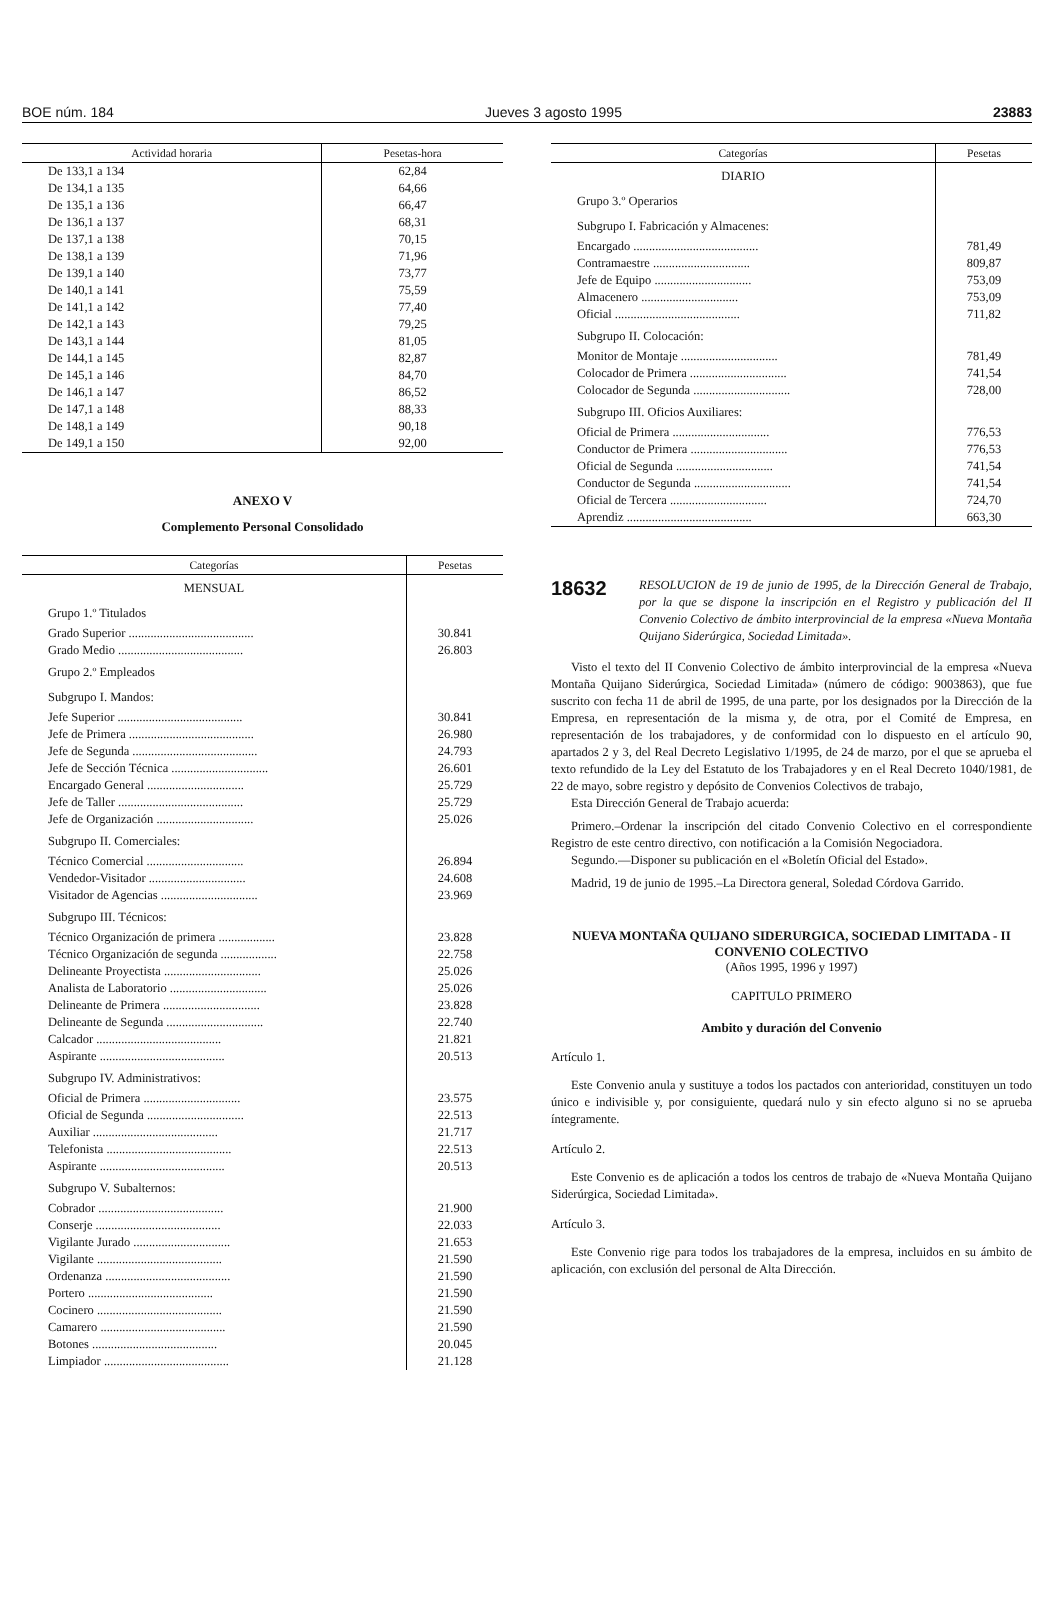BOE núm. 184 Jueves 3 agosto 1995 23883
| Actividad horaria | Pesetas-hora |
| --- | --- |
| De 133,1 a 134 | 62,84 |
| De 134,1 a 135 | 64,66 |
| De 135,1 a 136 | 66,47 |
| De 136,1 a 137 | 68,31 |
| De 137,1 a 138 | 70,15 |
| De 138,1 a 139 | 71,96 |
| De 139,1 a 140 | 73,77 |
| De 140,1 a 141 | 75,59 |
| De 141,1 a 142 | 77,40 |
| De 142,1 a 143 | 79,25 |
| De 143,1 a 144 | 81,05 |
| De 144,1 a 145 | 82,87 |
| De 145,1 a 146 | 84,70 |
| De 146,1 a 147 | 86,52 |
| De 147,1 a 148 | 88,33 |
| De 148,1 a 149 | 90,18 |
| De 149,1 a 150 | 92,00 |
ANEXO V
Complemento Personal Consolidado
| Categorías | Pesetas |
| --- | --- |
| MENSUAL | |
| Grupo 1.º Titulados | |
| Grado Superior ........................................ | 30.841 |
| Grado Medio ........................................ | 26.803 |
| Grupo 2.º Empleados | |
| Subgrupo I. Mandos: | |
| Jefe Superior ........................................ | 30.841 |
| Jefe de Primera ........................................ | 26.980 |
| Jefe de Segunda ........................................ | 24.793 |
| Jefe de Sección Técnica ............................... | 26.601 |
| Encargado General ............................... | 25.729 |
| Jefe de Taller ........................................ | 25.729 |
| Jefe de Organización ............................... | 25.026 |
| Subgrupo II. Comerciales: | |
| Técnico Comercial ............................... | 26.894 |
| Vendedor-Visitador ............................... | 24.608 |
| Visitador de Agencias ............................... | 23.969 |
| Subgrupo III. Técnicos: | |
| Técnico Organización de primera .................. | 23.828 |
| Técnico Organización de segunda .................. | 22.758 |
| Delineante Proyectista ............................... | 25.026 |
| Analista de Laboratorio ............................... | 25.026 |
| Delineante de Primera ............................... | 23.828 |
| Delineante de Segunda ............................... | 22.740 |
| Calcador ........................................ | 21.821 |
| Aspirante ........................................ | 20.513 |
| Subgrupo IV. Administrativos: | |
| Oficial de Primera ............................... | 23.575 |
| Oficial de Segunda ............................... | 22.513 |
| Auxiliar ........................................ | 21.717 |
| Telefonista ........................................ | 22.513 |
| Aspirante ........................................ | 20.513 |
| Subgrupo V. Subalternos: | |
| Cobrador ........................................ | 21.900 |
| Conserje ........................................ | 22.033 |
| Vigilante Jurado ............................... | 21.653 |
| Vigilante ........................................ | 21.590 |
| Ordenanza ........................................ | 21.590 |
| Portero ........................................ | 21.590 |
| Cocinero ........................................ | 21.590 |
| Camarero ........................................ | 21.590 |
| Botones ........................................ | 20.045 |
| Limpiador ........................................ | 21.128 |
| Categorías | Pesetas |
| --- | --- |
| DIARIO | |
| Grupo 3.º Operarios | |
| Subgrupo I. Fabricación y Almacenes: | |
| Encargado ........................................ | 781,49 |
| Contramaestre ............................... | 809,87 |
| Jefe de Equipo ............................... | 753,09 |
| Almacenero ............................... | 753,09 |
| Oficial ........................................ | 711,82 |
| Subgrupo II. Colocación: | |
| Monitor de Montaje ............................... | 781,49 |
| Colocador de Primera ............................... | 741,54 |
| Colocador de Segunda ............................... | 728,00 |
| Subgrupo III. Oficios Auxiliares: | |
| Oficial de Primera ............................... | 776,53 |
| Conductor de Primera ............................... | 776,53 |
| Oficial de Segunda ............................... | 741,54 |
| Conductor de Segunda ............................... | 741,54 |
| Oficial de Tercera ............................... | 724,70 |
| Aprendiz ........................................ | 663,30 |
18632
RESOLUCION de 19 de junio de 1995, de la Dirección General de Trabajo, por la que se dispone la inscripción en el Registro y publicación del II Convenio Colectivo de ámbito interprovincial de la empresa «Nueva Montaña Quijano Siderúrgica, Sociedad Limitada».
Visto el texto del II Convenio Colectivo de ámbito interprovincial de la empresa «Nueva Montaña Quijano Siderúrgica, Sociedad Limitada» (número de código: 9003863), que fue suscrito con fecha 11 de abril de 1995, de una parte, por los designados por la Dirección de la Empresa, en representación de la misma y, de otra, por el Comité de Empresa, en representación de los trabajadores, y de conformidad con lo dispuesto en el artículo 90, apartados 2 y 3, del Real Decreto Legislativo 1/1995, de 24 de marzo, por el que se aprueba el texto refundido de la Ley del Estatuto de los Trabajadores y en el Real Decreto 1040/1981, de 22 de mayo, sobre registro y depósito de Convenios Colectivos de trabajo,
Esta Dirección General de Trabajo acuerda:
Primero.–Ordenar la inscripción del citado Convenio Colectivo en el correspondiente Registro de este centro directivo, con notificación a la Comisión Negociadora.
Segundo.—Disponer su publicación en el «Boletín Oficial del Estado».
Madrid, 19 de junio de 1995.–La Directora general, Soledad Córdova Garrido.
NUEVA MONTAÑA QUIJANO SIDERURGICA, SOCIEDAD LIMITADA - II CONVENIO COLECTIVO
(Años 1995, 1996 y 1997)
CAPITULO PRIMERO
Ambito y duración del Convenio
Artículo 1.
Este Convenio anula y sustituye a todos los pactados con anterioridad, constituyen un todo único e indivisible y, por consiguiente, quedará nulo y sin efecto alguno si no se aprueba íntegramente.
Artículo 2.
Este Convenio es de aplicación a todos los centros de trabajo de «Nueva Montaña Quijano Siderúrgica, Sociedad Limitada».
Artículo 3.
Este Convenio rige para todos los trabajadores de la empresa, incluidos en su ámbito de aplicación, con exclusión del personal de Alta Dirección.